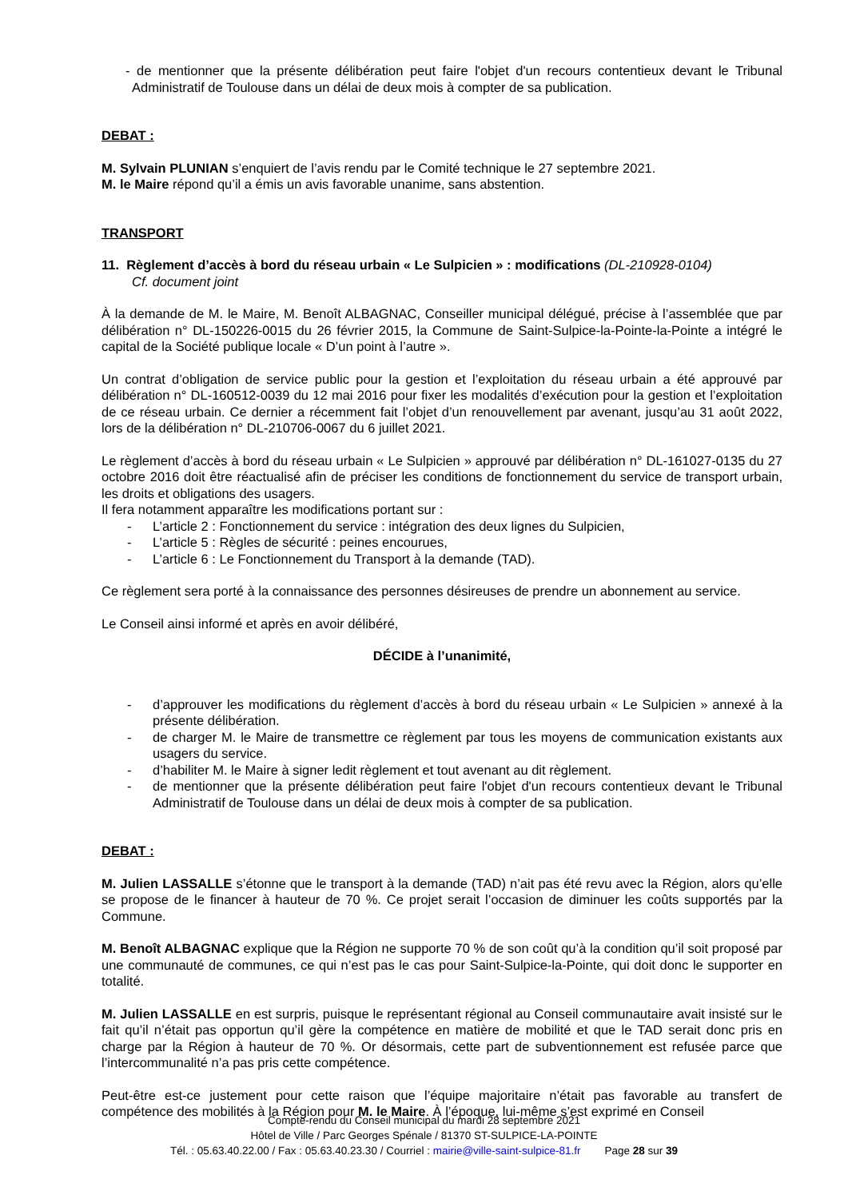- de mentionner que la présente délibération peut faire l'objet d'un recours contentieux devant le Tribunal Administratif de Toulouse dans un délai de deux mois à compter de sa publication.
DEBAT :
M. Sylvain PLUNIAN s’enquiert de l’avis rendu par le Comité technique le 27 septembre 2021.
M. le Maire répond qu’il a émis un avis favorable unanime, sans abstention.
TRANSPORT
11. Règlement d’accès à bord du réseau urbain « Le Sulpicien » : modifications (DL-210928-0104)
Cf. document joint
À la demande de M. le Maire, M. Benoît ALBAGNAC, Conseiller municipal délégué, précise à l’assemblée que par délibération n° DL-150226-0015 du 26 février 2015, la Commune de Saint-Sulpice-la-Pointe-la-Pointe a intégré le capital de la Société publique locale « D’un point à l’autre ».
Un contrat d’obligation de service public pour la gestion et l’exploitation du réseau urbain a été approuvé par délibération n° DL-160512-0039 du 12 mai 2016 pour fixer les modalités d’exécution pour la gestion et l’exploitation de ce réseau urbain. Ce dernier a récemment fait l’objet d’un renouvellement par avenant, jusqu’au 31 août 2022, lors de la délibération n° DL-210706-0067 du 6 juillet 2021.
Le règlement d’accès à bord du réseau urbain « Le Sulpicien » approuvé par délibération n° DL-161027-0135 du 27 octobre 2016 doit être réactualisé afin de préciser les conditions de fonctionnement du service de transport urbain, les droits et obligations des usagers.
Il fera notamment apparaître les modifications portant sur :
- L’article 2 : Fonctionnement du service : intégration des deux lignes du Sulpicien,
- L’article 5 : Règles de sécurité : peines encourues,
- L’article 6 : Le Fonctionnement du Transport à la demande (TAD).
Ce règlement sera porté à la connaissance des personnes désireuses de prendre un abonnement au service.
Le Conseil ainsi informé et après en avoir délibéré,
DÉCIDE à l’unanimité,
- d’approuver les modifications du règlement d’accès à bord du réseau urbain « Le Sulpicien » annexé à la présente délibération.
- de charger M. le Maire de transmettre ce règlement par tous les moyens de communication existants aux usagers du service.
- d’habiliter M. le Maire à signer ledit règlement et tout avenant au dit règlement.
- de mentionner que la présente délibération peut faire l'objet d'un recours contentieux devant le Tribunal Administratif de Toulouse dans un délai de deux mois à compter de sa publication.
DEBAT :
M. Julien LASSALLE s’étonne que le transport à la demande (TAD) n’ait pas été revu avec la Région, alors qu’elle se propose de le financer à hauteur de 70 %. Ce projet serait l’occasion de diminuer les coûts supportés par la Commune.
M. Benoît ALBAGNAC explique que la Région ne supporte 70 % de son coût qu’à la condition qu’il soit proposé par une communauté de communes, ce qui n’est pas le cas pour Saint-Sulpice-la-Pointe, qui doit donc le supporter en totalité.
M. Julien LASSALLE en est surpris, puisque le représentant régional au Conseil communautaire avait insisté sur le fait qu’il n’était pas opportun qu’il gère la compétence en matière de mobilité et que le TAD serait donc pris en charge par la Région à hauteur de 70 %. Or désormais, cette part de subventionnement est refusée parce que l’intercommunalité n’a pas pris cette compétence.
Peut-être est-ce justement pour cette raison que l’équipe majoritaire n’était pas favorable au transfert de compétence des mobilités à la Région pour M. le Maire. À l’époque, lui-même s’est exprimé en Conseil
Compte-rendu du Conseil municipal du mardi 28 septembre 2021
Hôtel de Ville / Parc Georges Spénale / 81370 ST-SULPICE-LA-POINTE
Tél. : 05.63.40.22.00 / Fax : 05.63.40.23.30 / Courriel : mairie@ville-saint-sulpice-81.fr Page 28 sur 39